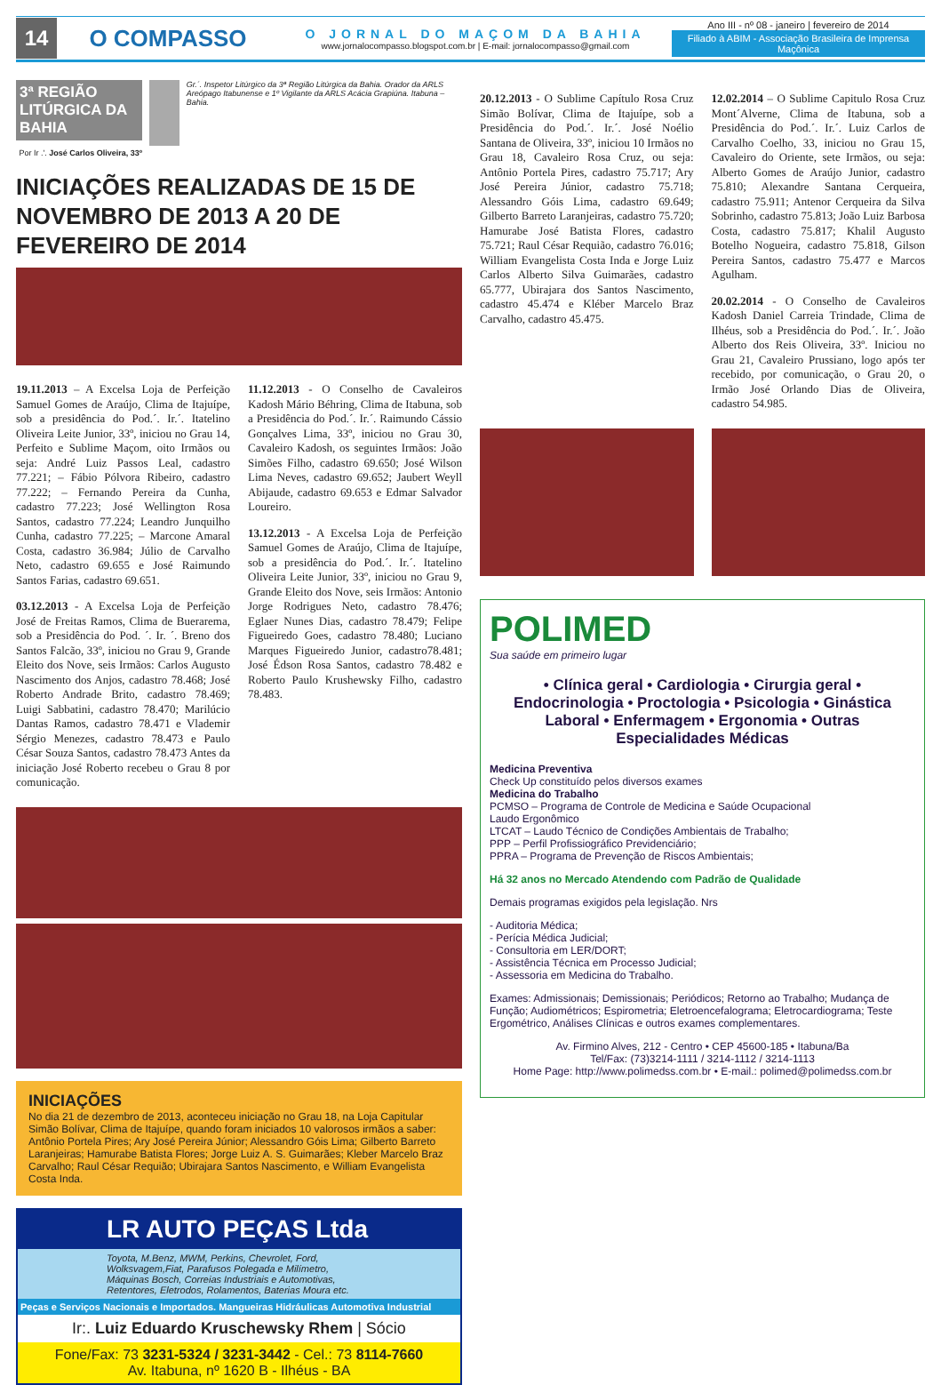14
O COMPASSO
O JORNAL DO MAÇOM DA BAHIA
www.jornalocompasso.blogspot.com.br | E-mail: jornalocompasso@gmail.com
Ano III - nº 08 - janeiro | fevereiro de 2014
Filiado à ABIM - Associação Brasileira de Imprensa Maçônica
3ª REGIÃO LITÚRGICA DA BAHIA
Por Ir .'. José Carlos Oliveira, 33º
Gr.´. Inspetor Litúrgico da 3ª Região Litúrgica da Bahia. Orador da ARLS Areópago Itabunense e 1º Vigilante da ARLS Acácia Grapiúna. Itabuna – Bahia.
INICIAÇÕES REALIZADAS DE 15 DE NOVEMBRO DE 2013 A 20 DE FEVEREIRO DE 2014
19.11.2013 – A Excelsa Loja de Perfeição Samuel Gomes de Araújo, Clima de Itajuípe, sob a presidência do Pod.´. Ir.´. Itatelino Oliveira Leite Junior, 33º, iniciou no Grau 14, Perfeito e Sublime Maçom, oito Irmãos ou seja: André Luiz Passos Leal, cadastro 77.221; – Fábio Pólvora Ribeiro, cadastro 77.222; – Fernando Pereira da Cunha, cadastro 77.223; José Wellington Rosa Santos, cadastro 77.224; Leandro Junquilho Cunha, cadastro 77.225; – Marcone Amaral Costa, cadastro 36.984; Júlio de Carvalho Neto, cadastro 69.655 e José Raimundo Santos Farias, cadastro 69.651.
03.12.2013 - A Excelsa Loja de Perfeição José de Freitas Ramos, Clima de Buerarema, sob a Presidência do Pod. ´. Ir. ´. Breno dos Santos Falcão, 33º, iniciou no Grau 9, Grande Eleito dos Nove, seis Irmãos: Carlos Augusto Nascimento dos Anjos, cadastro 78.468; José Roberto Andrade Brito, cadastro 78.469; Luigi Sabbatini, cadastro 78.470; Marilúcio Dantas Ramos, cadastro 78.471 e Vlademir Sérgio Menezes, cadastro 78.473 e Paulo César Souza Santos, cadastro 78.473 Antes da iniciação José Roberto recebeu o Grau 8 por comunicação.
11.12.2013 - O Conselho de Cavaleiros Kadosh Mário Béhring, Clima de Itabuna, sob a Presidência do Pod.´. Ir.´. Raimundo Cássio Gonçalves Lima, 33º, iniciou no Grau 30, Cavaleiro Kadosh, os seguintes Irmãos: João Simões Filho, cadastro 69.650; José Wilson Lima Neves, cadastro 69.652; Jaubert Weyll Abijaude, cadastro 69.653 e Edmar Salvador Loureiro.
13.12.2013 - A Excelsa Loja de Perfeição Samuel Gomes de Araújo, Clima de Itajuípe, sob a presidência do Pod.´. Ir.´. Itatelino Oliveira Leite Junior, 33º, iniciou no Grau 9, Grande Eleito dos Nove, seis Irmãos: Antonio Jorge Rodrigues Neto, cadastro 78.476; Eglaer Nunes Dias, cadastro 78.479; Felipe Figueiredo Goes, cadastro 78.480; Luciano Marques Figueiredo Junior, cadastro78.481; José Édson Rosa Santos, cadastro 78.482 e Roberto Paulo Krushewsky Filho, cadastro 78.483.
INICIAÇÕES
No dia 21 de dezembro de 2013, aconteceu iniciação no Grau 18, na Loja Capitular Simão Bolívar, Clima de Itajuípe, quando foram iniciados 10 valorosos irmãos a saber: Antônio Portela Pires; Ary José Pereira Júnior; Alessandro Góis Lima; Gilberto Barreto Laranjeiras; Hamurabe Batista Flores; Jorge Luiz A. S. Guimarães; Kleber Marcelo Braz Carvalho; Raul César Requião; Ubirajara Santos Nascimento, e William Evangelista Costa Inda.
LR AUTO PEÇAS Ltda
Toyota, M.Benz, MWM, Perkins, Chevrolet, Ford, Wolksvagem,Fiat, Parafusos Polegada e Milímetro, Máquinas Bosch, Correias Industriais e Automotivas, Retentores, Eletrodos, Rolamentos, Baterias Moura etc.
Peças e Serviços Nacionais e Importados. Mangueiras Hidráulicas Automotiva Industrial
Ir:. Luiz Eduardo Kruschewsky Rhem | Sócio
Fone/Fax: 73 3231-5324 / 3231-3442 - Cel.: 73 8114-7660
Av. Itabuna, nº 1620 B - Ilhéus - BA
20.12.2013 - O Sublime Capítulo Rosa Cruz Simão Bolívar, Clima de Itajuípe, sob a Presidência do Pod.´. Ir.´. José Noélio Santana de Oliveira, 33º, iniciou 10 Irmãos no Grau 18, Cavaleiro Rosa Cruz, ou seja: Antônio Portela Pires, cadastro 75.717; Ary José Pereira Júnior, cadastro 75.718; Alessandro Góis Lima, cadastro 69.649; Gilberto Barreto Laranjeiras, cadastro 75.720; Hamurabe José Batista Flores, cadastro 75.721; Raul César Requião, cadastro 76.016; William Evangelista Costa Inda e Jorge Luiz Carlos Alberto Silva Guimarães, cadastro 65.777, Ubirajara dos Santos Nascimento, cadastro 45.474 e Kléber Marcelo Braz Carvalho, cadastro 45.475.
12.02.2014 – O Sublime Capitulo Rosa Cruz Mont´Alverne, Clima de Itabuna, sob a Presidência do Pod.´. Ir.´. Luiz Carlos de Carvalho Coelho, 33, iniciou no Grau 15, Cavaleiro do Oriente, sete Irmãos, ou seja: Alberto Gomes de Araújo Junior, cadastro 75.810; Alexandre Santana Cerqueira, cadastro 75.911; Antenor Cerqueira da Silva Sobrinho, cadastro 75.813; João Luiz Barbosa Costa, cadastro 75.817; Khalil Augusto Botelho Nogueira, cadastro 75.818, Gilson Pereira Santos, cadastro 75.477 e Marcos Agulham.
20.02.2014 - O Conselho de Cavaleiros Kadosh Daniel Carreia Trindade, Clima de Ilhéus, sob a Presidência do Pod.´. Ir.´. João Alberto dos Reis Oliveira, 33º. Iniciou no Grau 21, Cavaleiro Prussiano, logo após ter recebido, por comunicação, o Grau 20, o Irmão José Orlando Dias de Oliveira, cadastro 54.985.
POLIMED
Sua saúde em primeiro lugar
• Clínica geral • Cardiologia • Cirurgia geral • Endocrinologia • Proctologia • Psicologia • Ginástica Laboral • Enfermagem • Ergonomia • Outras Especialidades Médicas
Medicina Preventiva
Check Up constituído pelos diversos exames
Medicina do Trabalho
PCMSO – Programa de Controle de Medicina e Saúde Ocupacional
Laudo Ergonômico
LTCAT – Laudo Técnico de Condições Ambientais de Trabalho;
PPP – Perfil Profissiográfico Previdenciário;
PPRA – Programa de Prevenção de Riscos Ambientais;
Há 32 anos no Mercado Atendendo com Padrão de Qualidade
Demais programas exigidos pela legislação. Nrs
- Auditoria Médica;
- Perícia Médica Judicial;
- Consultoria em LER/DORT;
- Assistência Técnica em Processo Judicial;
- Assessoria em Medicina do Trabalho.
Exames: Admissionais; Demissionais; Periódicos; Retorno ao Trabalho; Mudança de Função; Audiométricos; Espirometria; Eletroencefalograma; Eletrocardiograma; Teste Ergométrico, Análises Clínicas e outros exames complementares.
Av. Firmino Alves, 212 - Centro • CEP 45600-185 • Itabuna/Ba
Tel/Fax: (73)3214-1111 / 3214-1112 / 3214-1113
Home Page: http://www.polimedss.com.br • E-mail.: polimed@polimedss.com.br